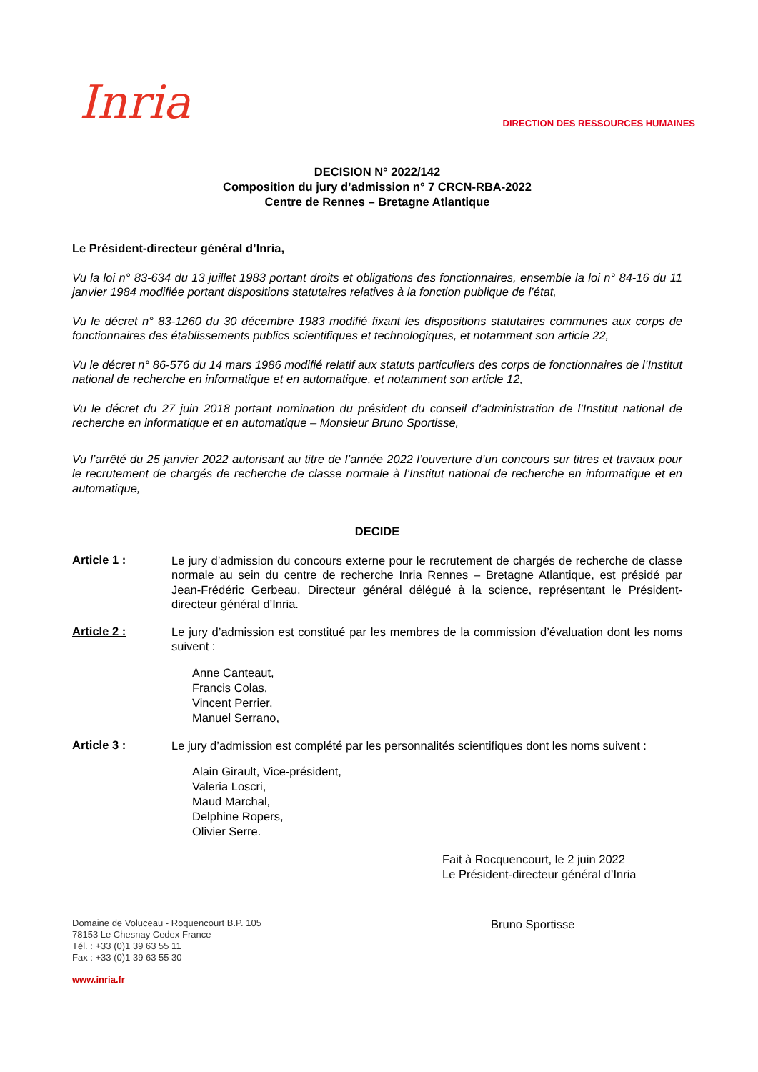Inria
DIRECTION DES RESSOURCES HUMAINES
DECISION N° 2022/142
Composition du jury d’admission n° 7 CRCN-RBA-2022
Centre de Rennes – Bretagne Atlantique
Le Président-directeur général d’Inria,
Vu la loi n° 83-634 du 13 juillet 1983 portant droits et obligations des fonctionnaires, ensemble la loi n° 84-16 du 11 janvier 1984 modifiée portant dispositions statutaires relatives à la fonction publique de l’état,
Vu le décret n° 83-1260 du 30 décembre 1983 modifié fixant les dispositions statutaires communes aux corps de fonctionnaires des établissements publics scientifiques et technologiques, et notamment son article 22,
Vu le décret n° 86-576 du 14 mars 1986 modifié relatif aux statuts particuliers des corps de fonctionnaires de l’Institut national de recherche en informatique et en automatique, et notamment son article 12,
Vu le décret du 27 juin 2018 portant nomination du président du conseil d’administration de l’Institut national de recherche en informatique et en automatique – Monsieur Bruno Sportisse,
Vu l’arrêté du 25 janvier 2022 autorisant au titre de l’année 2022 l’ouverture d’un concours sur titres et travaux pour le recrutement de chargés de recherche de classe normale à l’Institut national de recherche en informatique et en automatique,
DECIDE
Article 1 :
Le jury d’admission du concours externe pour le recrutement de chargés de recherche de classe normale au sein du centre de recherche Inria Rennes – Bretagne Atlantique, est présidé par Jean-Frédéric Gerbeau, Directeur général délégué à la science, représentant le Président-directeur général d’Inria.
Article 2 :
Le jury d’admission est constitué par les membres de la commission d’évaluation dont les noms suivent :
Anne Canteaut,
Francis Colas,
Vincent Perrier,
Manuel Serrano,
Article 3 :
Le jury d’admission est complété par les personnalités scientifiques dont les noms suivent :
Alain Girault, Vice-président,
Valeria Loscri,
Maud Marchal,
Delphine Ropers,
Olivier Serre.
Fait à Rocquencourt, le 2 juin 2022
Le Président-directeur général d’Inria
Domaine de Voluceau - Roquencourt B.P. 105
78153 Le Chesnay Cedex France
Tél. : +33 (0)1 39 63 55 11
Fax : +33 (0)1 39 63 55 30
www.inria.fr
Bruno Sportisse